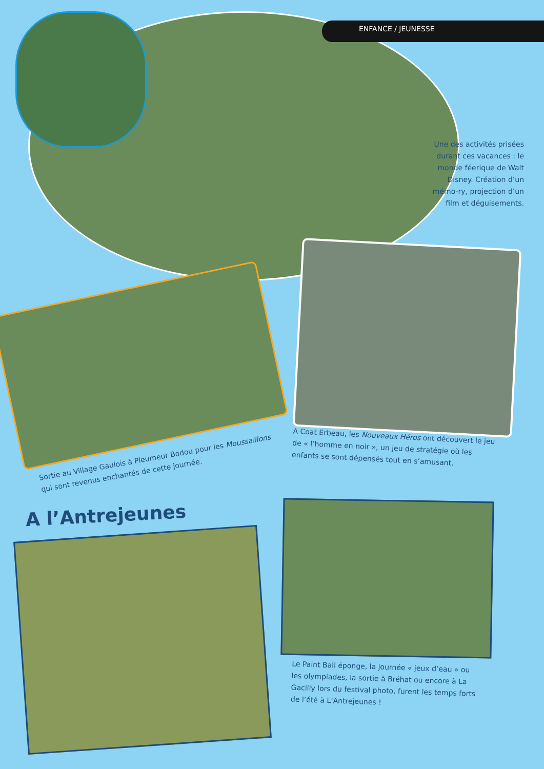ENFANCE / JEUNESSE
Une des activités prisées durant ces vacances : le monde féerique de Walt Disney. Création d’un mémo-ry, projection d’un film et déguisements.
Sortie au Village Gaulois à Pleumeur Bodou pour les Moussaillons qui sont revenus enchantés de cette journée.
A Coat Erbeau, les Nouveaux Héros ont découvert le jeu de « l’homme en noir », un jeu de stratégie où les enfants se sont dépensés tout en s’amusant.
A l’Antrejeunes
Le Paint Ball éponge, la journée « jeux d’eau » ou les olympiades, la sortie à Bréhat ou encore à La Gacilly lors du festival photo, furent les temps forts de l’été à L’Antrejeunes !